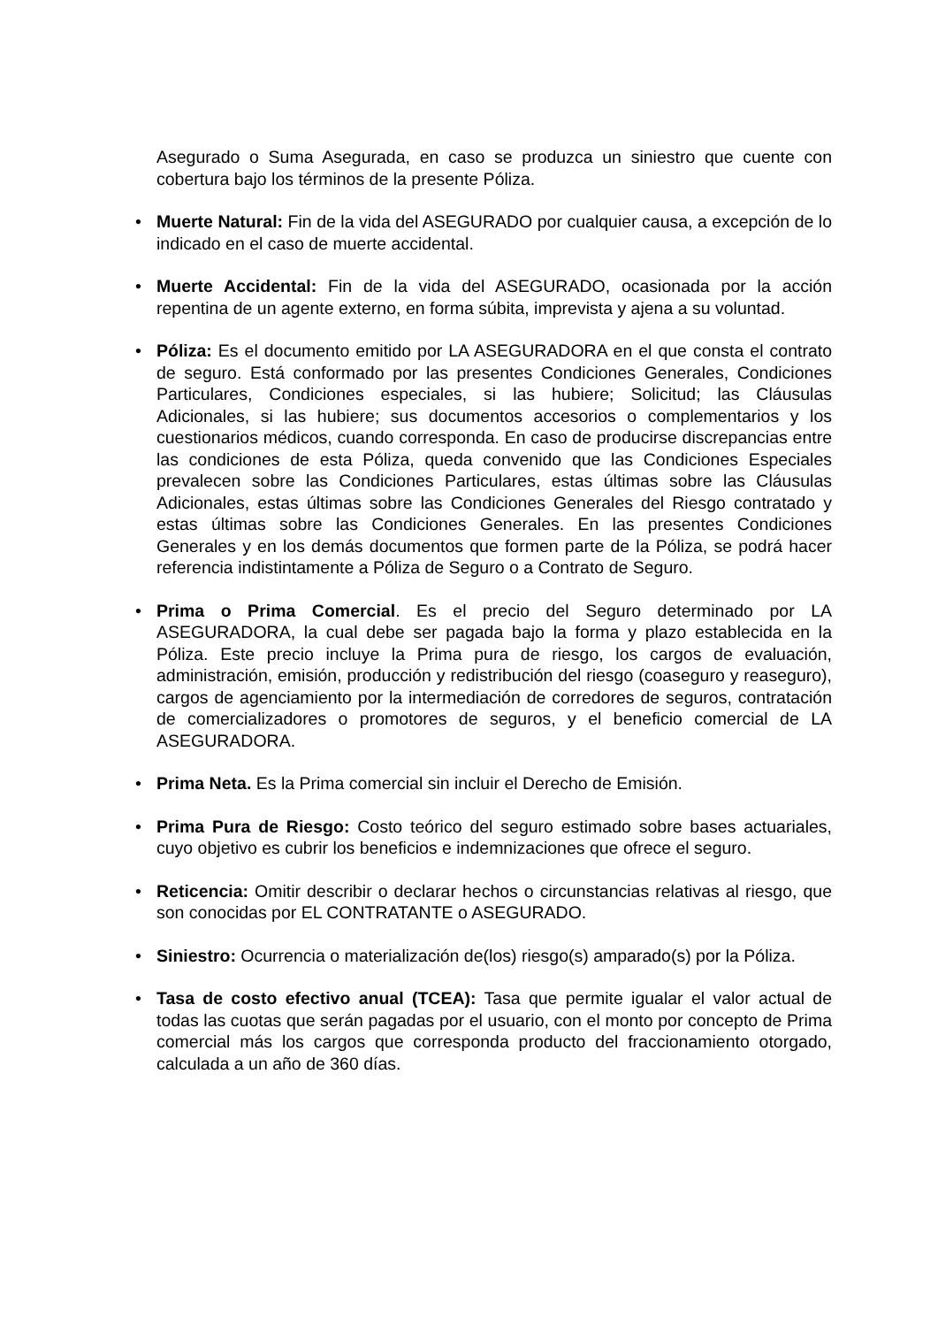Asegurado o Suma Asegurada, en caso se produzca un siniestro que cuente con cobertura bajo los términos de la presente Póliza.
• Muerte Natural: Fin de la vida del ASEGURADO por cualquier causa, a excepción de lo indicado en el caso de muerte accidental.
• Muerte Accidental: Fin de la vida del ASEGURADO, ocasionada por la acción repentina de un agente externo, en forma súbita, imprevista y ajena a su voluntad.
• Póliza: Es el documento emitido por LA ASEGURADORA en el que consta el contrato de seguro. Está conformado por las presentes Condiciones Generales, Condiciones Particulares, Condiciones especiales, si las hubiere; Solicitud; las Cláusulas Adicionales, si las hubiere; sus documentos accesorios o complementarios y los cuestionarios médicos, cuando corresponda. En caso de producirse discrepancias entre las condiciones de esta Póliza, queda convenido que las Condiciones Especiales prevalecen sobre las Condiciones Particulares, estas últimas sobre las Cláusulas Adicionales, estas últimas sobre las Condiciones Generales del Riesgo contratado y estas últimas sobre las Condiciones Generales. En las presentes Condiciones Generales y en los demás documentos que formen parte de la Póliza, se podrá hacer referencia indistintamente a Póliza de Seguro o a Contrato de Seguro.
• Prima o Prima Comercial. Es el precio del Seguro determinado por LA ASEGURADORA, la cual debe ser pagada bajo la forma y plazo establecida en la Póliza. Este precio incluye la Prima pura de riesgo, los cargos de evaluación, administración, emisión, producción y redistribución del riesgo (coaseguro y reaseguro), cargos de agenciamiento por la intermediación de corredores de seguros, contratación de comercializadores o promotores de seguros, y el beneficio comercial de LA ASEGURADORA.
• Prima Neta. Es la Prima comercial sin incluir el Derecho de Emisión.
• Prima Pura de Riesgo: Costo teórico del seguro estimado sobre bases actuariales, cuyo objetivo es cubrir los beneficios e indemnizaciones que ofrece el seguro.
• Reticencia: Omitir describir o declarar hechos o circunstancias relativas al riesgo, que son conocidas por EL CONTRATANTE o ASEGURADO.
• Siniestro: Ocurrencia o materialización de(los) riesgo(s) amparado(s) por la Póliza.
• Tasa de costo efectivo anual (TCEA): Tasa que permite igualar el valor actual de todas las cuotas que serán pagadas por el usuario, con el monto por concepto de Prima comercial más los cargos que corresponda producto del fraccionamiento otorgado, calculada a un año de 360 días.